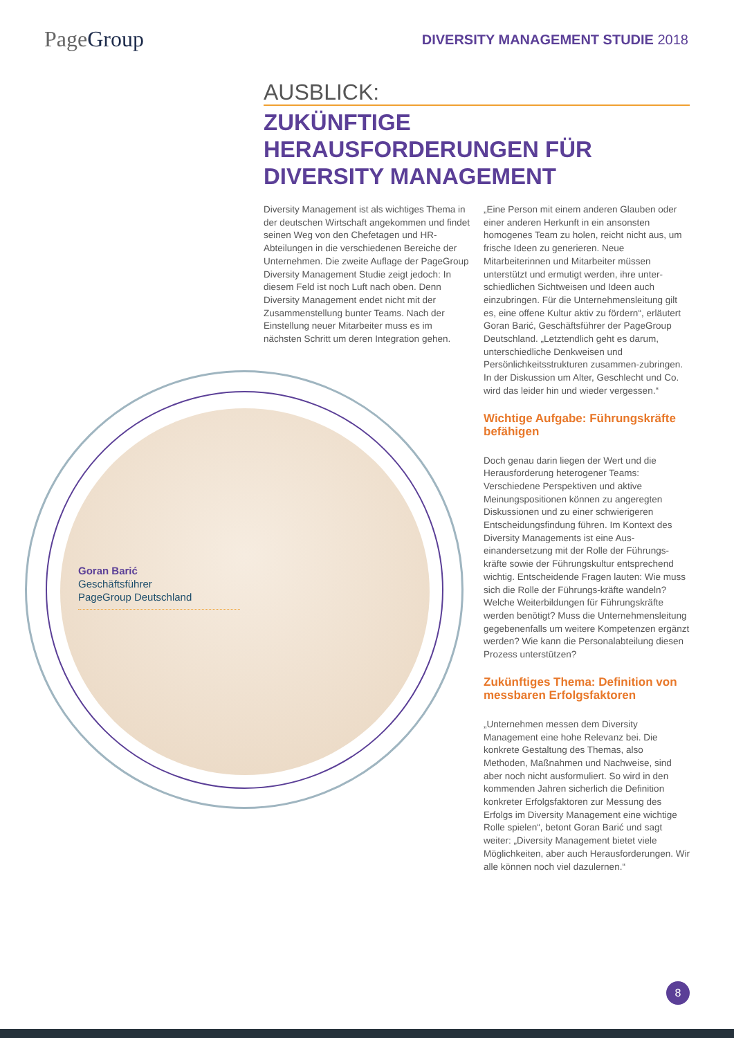PageGroup
DIVERSITY MANAGEMENT STUDIE 2018
Goran Barić
Geschäftsführer
PageGroup Deutschland
AUSBLICK:
ZUKÜNFTIGE HERAUSFORDERUNGEN FÜR DIVERSITY MANAGEMENT
Diversity Management ist als wichtiges Thema in der deutschen Wirtschaft angekommen und findet seinen Weg von den Chefetagen und HR-Abteilungen in die verschiedenen Bereiche der Unternehmen. Die zweite Auflage der PageGroup Diversity Management Studie zeigt jedoch: In diesem Feld ist noch Luft nach oben. Denn Diversity Management endet nicht mit der Zusammenstellung bunter Teams. Nach der Einstellung neuer Mitarbeiter muss es im nächsten Schritt um deren Integration gehen.
„Eine Person mit einem anderen Glauben oder einer anderen Herkunft in ein ansonsten homogenes Team zu holen, reicht nicht aus, um frische Ideen zu generieren. Neue Mitarbeiterinnen und Mitarbeiter müssen unterstützt und ermutigt werden, ihre unter-schiedlichen Sichtweisen und Ideen auch einzubringen. Für die Unternehmensleitung gilt es, eine offene Kultur aktiv zu fördern“, erläutert Goran Barić, Geschäftsführer der PageGroup Deutschland. „Letztendlich geht es darum, unterschiedliche Denkweisen und Persönlichkeitsstrukturen zusammen-zubringen. In der Diskussion um Alter, Geschlecht und Co. wird das leider hin und wieder vergessen.“
Wichtige Aufgabe: Führungskräfte befähigen
Doch genau darin liegen der Wert und die Herausforderung heterogener Teams: Verschiedene Perspektiven und aktive Meinungspositionen können zu angeregten Diskussionen und zu einer schwierigeren Entscheidungsfindung führen. Im Kontext des Diversity Managements ist eine Aus-einandersetzung mit der Rolle der Führungs-kräfte sowie der Führungskultur entsprechend wichtig. Entscheidende Fragen lauten: Wie muss sich die Rolle der Führungs-kräfte wandeln? Welche Weiterbildungen für Führungskräfte werden benötigt? Muss die Unternehmensleitung gegebenenfalls um weitere Kompetenzen ergänzt werden? Wie kann die Personalabteilung diesen Prozess unterstützen?
Zukünftiges Thema: Definition von messbaren Erfolgsfaktoren
„Unternehmen messen dem Diversity Management eine hohe Relevanz bei. Die konkrete Gestaltung des Themas, also Methoden, Maßnahmen und Nachweise, sind aber noch nicht ausformuliert. So wird in den kommenden Jahren sicherlich die Definition konkreter Erfolgsfaktoren zur Messung des Erfolgs im Diversity Management eine wichtige Rolle spielen“, betont Goran Barić und sagt weiter: „Diversity Management bietet viele Möglichkeiten, aber auch Herausforderungen. Wir alle können noch viel dazulernen.“
8